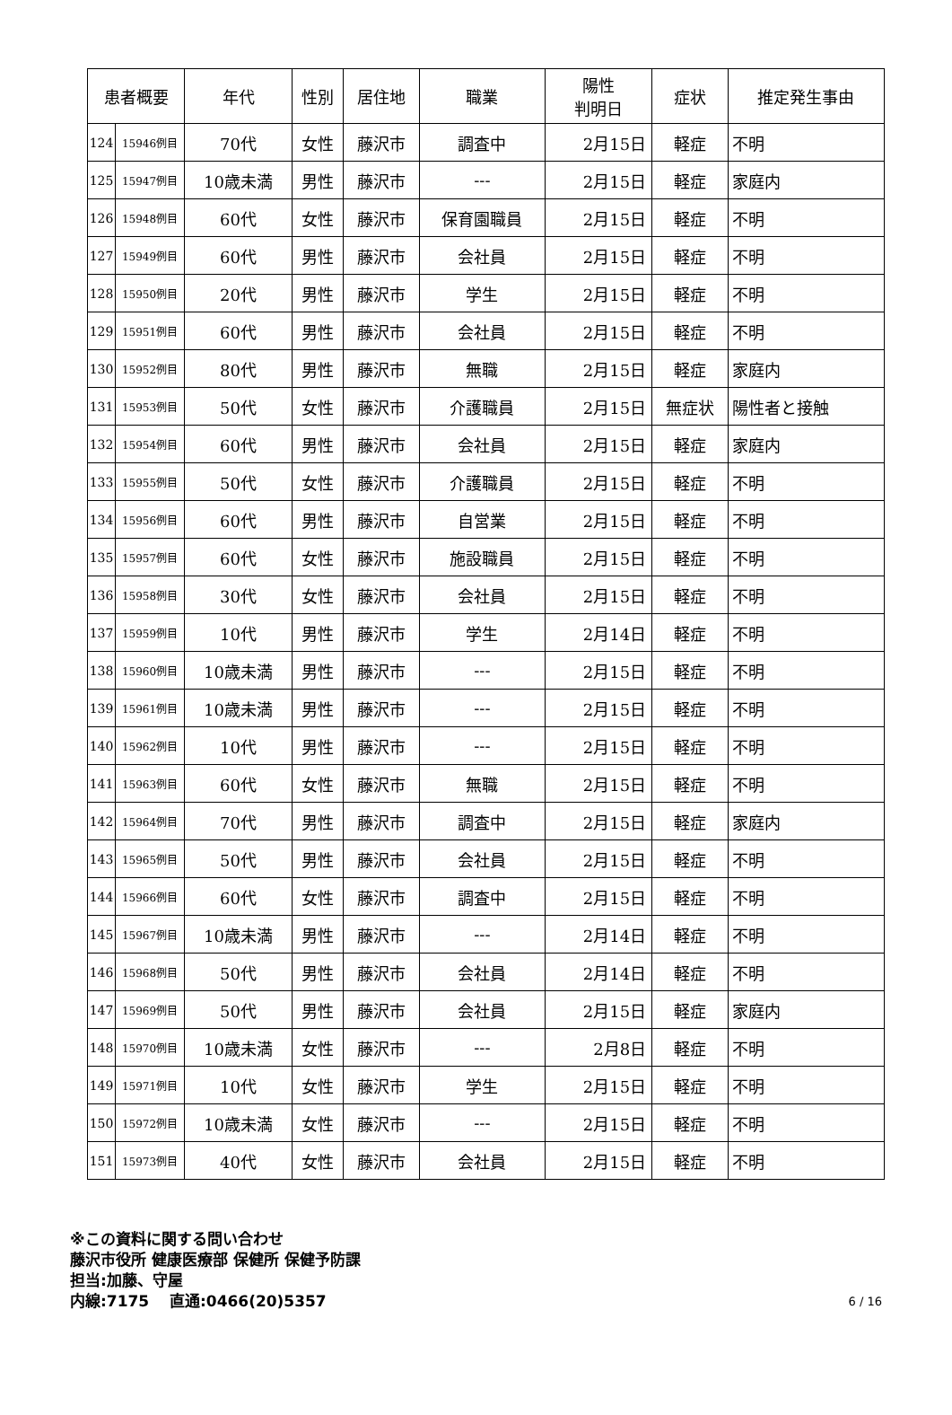| 患者概要 | | 年代 | 性別 | 居住地 | 職業 | 陽性 判明日 | 症状 | 推定発生事由 |
| --- | --- | --- | --- | --- | --- | --- | --- | --- |
| 124 | 15946例目 | 70代 | 女性 | 藤沢市 | 調査中 | 2月15日 | 軽症 | 不明 |
| 125 | 15947例目 | 10歳未満 | 男性 | 藤沢市 | --- | 2月15日 | 軽症 | 家庭内 |
| 126 | 15948例目 | 60代 | 女性 | 藤沢市 | 保育園職員 | 2月15日 | 軽症 | 不明 |
| 127 | 15949例目 | 60代 | 男性 | 藤沢市 | 会社員 | 2月15日 | 軽症 | 不明 |
| 128 | 15950例目 | 20代 | 男性 | 藤沢市 | 学生 | 2月15日 | 軽症 | 不明 |
| 129 | 15951例目 | 60代 | 男性 | 藤沢市 | 会社員 | 2月15日 | 軽症 | 不明 |
| 130 | 15952例目 | 80代 | 男性 | 藤沢市 | 無職 | 2月15日 | 軽症 | 家庭内 |
| 131 | 15953例目 | 50代 | 女性 | 藤沢市 | 介護職員 | 2月15日 | 無症状 | 陽性者と接触 |
| 132 | 15954例目 | 60代 | 男性 | 藤沢市 | 会社員 | 2月15日 | 軽症 | 家庭内 |
| 133 | 15955例目 | 50代 | 女性 | 藤沢市 | 介護職員 | 2月15日 | 軽症 | 不明 |
| 134 | 15956例目 | 60代 | 男性 | 藤沢市 | 自営業 | 2月15日 | 軽症 | 不明 |
| 135 | 15957例目 | 60代 | 女性 | 藤沢市 | 施設職員 | 2月15日 | 軽症 | 不明 |
| 136 | 15958例目 | 30代 | 女性 | 藤沢市 | 会社員 | 2月15日 | 軽症 | 不明 |
| 137 | 15959例目 | 10代 | 男性 | 藤沢市 | 学生 | 2月14日 | 軽症 | 不明 |
| 138 | 15960例目 | 10歳未満 | 男性 | 藤沢市 | --- | 2月15日 | 軽症 | 不明 |
| 139 | 15961例目 | 10歳未満 | 男性 | 藤沢市 | --- | 2月15日 | 軽症 | 不明 |
| 140 | 15962例目 | 10代 | 男性 | 藤沢市 | --- | 2月15日 | 軽症 | 不明 |
| 141 | 15963例目 | 60代 | 女性 | 藤沢市 | 無職 | 2月15日 | 軽症 | 不明 |
| 142 | 15964例目 | 70代 | 男性 | 藤沢市 | 調査中 | 2月15日 | 軽症 | 家庭内 |
| 143 | 15965例目 | 50代 | 男性 | 藤沢市 | 会社員 | 2月15日 | 軽症 | 不明 |
| 144 | 15966例目 | 60代 | 女性 | 藤沢市 | 調査中 | 2月15日 | 軽症 | 不明 |
| 145 | 15967例目 | 10歳未満 | 男性 | 藤沢市 | --- | 2月14日 | 軽症 | 不明 |
| 146 | 15968例目 | 50代 | 男性 | 藤沢市 | 会社員 | 2月14日 | 軽症 | 不明 |
| 147 | 15969例目 | 50代 | 男性 | 藤沢市 | 会社員 | 2月15日 | 軽症 | 家庭内 |
| 148 | 15970例目 | 10歳未満 | 女性 | 藤沢市 | --- | 2月8日 | 軽症 | 不明 |
| 149 | 15971例目 | 10代 | 女性 | 藤沢市 | 学生 | 2月15日 | 軽症 | 不明 |
| 150 | 15972例目 | 10歳未満 | 女性 | 藤沢市 | --- | 2月15日 | 軽症 | 不明 |
| 151 | 15973例目 | 40代 | 女性 | 藤沢市 | 会社員 | 2月15日 | 軽症 | 不明 |
※この資料に関する問い合わせ
藤沢市役所 健康医療部 保健所 保健予防課
担当:加藤、守屋
6 / 16 内線:7175　 直通:0466(20)5357